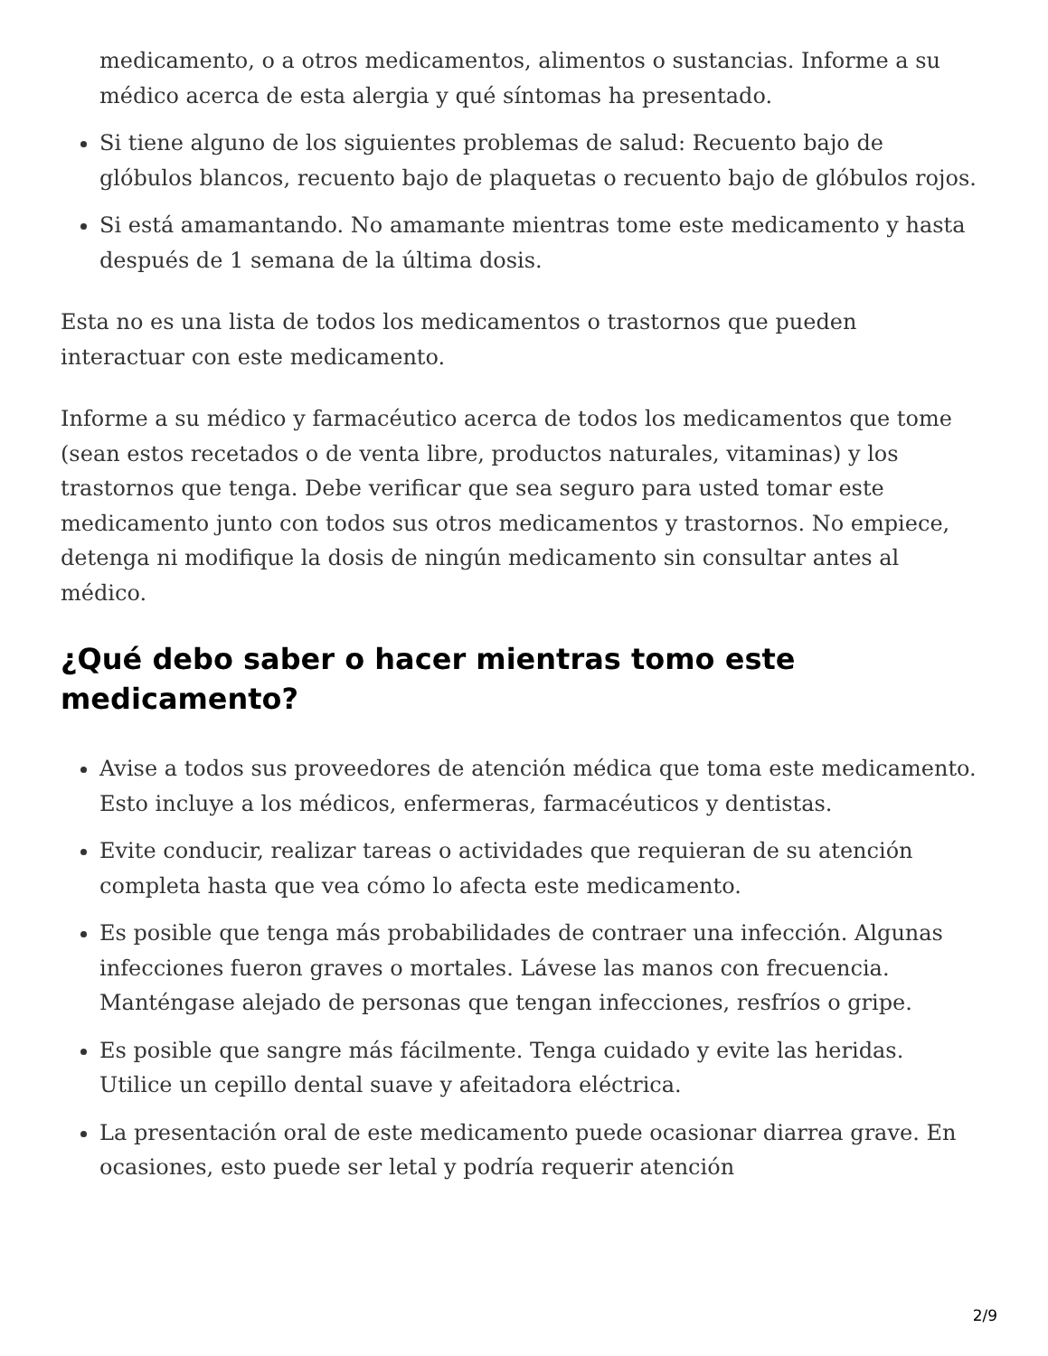medicamento, o a otros medicamentos, alimentos o sustancias. Informe a su médico acerca de esta alergia y qué síntomas ha presentado.
Si tiene alguno de los siguientes problemas de salud: Recuento bajo de glóbulos blancos, recuento bajo de plaquetas o recuento bajo de glóbulos rojos.
Si está amamantando. No amamante mientras tome este medicamento y hasta después de 1 semana de la última dosis.
Esta no es una lista de todos los medicamentos o trastornos que pueden interactuar con este medicamento.
Informe a su médico y farmacéutico acerca de todos los medicamentos que tome (sean estos recetados o de venta libre, productos naturales, vitaminas) y los trastornos que tenga. Debe verificar que sea seguro para usted tomar este medicamento junto con todos sus otros medicamentos y trastornos. No empiece, detenga ni modifique la dosis de ningún medicamento sin consultar antes al médico.
¿Qué debo saber o hacer mientras tomo este medicamento?
Avise a todos sus proveedores de atención médica que toma este medicamento. Esto incluye a los médicos, enfermeras, farmacéuticos y dentistas.
Evite conducir, realizar tareas o actividades que requieran de su atención completa hasta que vea cómo lo afecta este medicamento.
Es posible que tenga más probabilidades de contraer una infección. Algunas infecciones fueron graves o mortales. Lávese las manos con frecuencia. Manténgase alejado de personas que tengan infecciones, resfríos o gripe.
Es posible que sangre más fácilmente. Tenga cuidado y evite las heridas. Utilice un cepillo dental suave y afeitadora eléctrica.
La presentación oral de este medicamento puede ocasionar diarrea grave. En ocasiones, esto puede ser letal y podría requerir atención
2/9